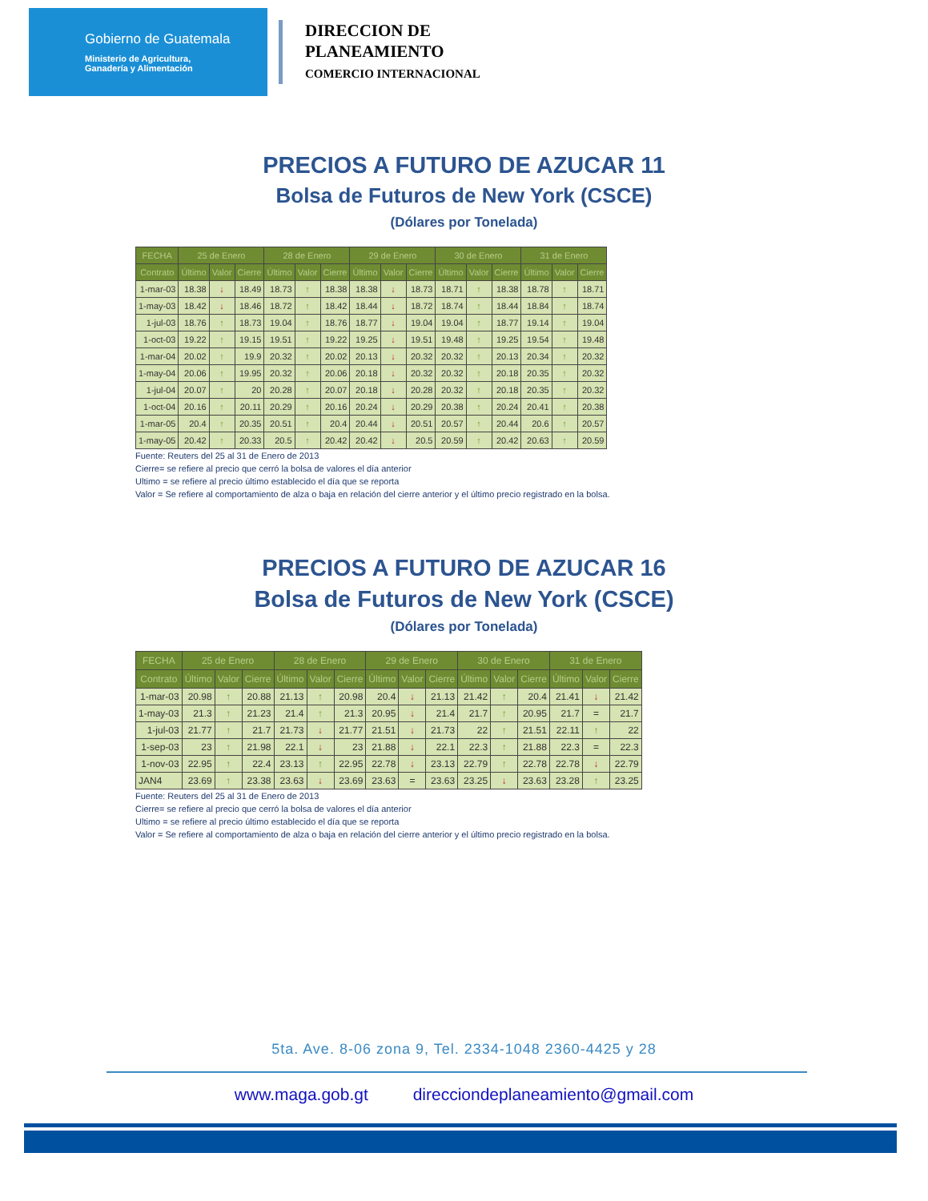Gobierno de Guatemala
Ministerio de Agricultura,
Ganadería y Alimentación
DIRECCION DE
PLANEAMIENTO
COMERCIO INTERNACIONAL
PRECIOS A FUTURO DE AZUCAR 11
Bolsa de Futuros de New York (CSCE)
(Dólares por Tonelada)
| FECHA | 25 de Enero | | | 28 de Enero | | | 29 de Enero | | | 30 de Enero | | | 31 de Enero | | |
| --- | --- | --- | --- | --- | --- | --- | --- | --- | --- | --- | --- | --- | --- | --- | --- |
| Contrato | Último | Valor | Cierre | Último | Valor | Cierre | Último | Valor | Cierre | Último | Valor | Cierre | Último | Valor | Cierre |
| 1-mar-03 | 18.38 | ↓ | 18.49 | 18.73 | ↑ | 18.38 | 18.38 | ↓ | 18.73 | 18.71 | ↑ | 18.38 | 18.78 | ↑ | 18.71 |
| 1-may-03 | 18.42 | ↓ | 18.46 | 18.72 | ↑ | 18.42 | 18.44 | ↓ | 18.72 | 18.74 | ↑ | 18.44 | 18.84 | ↑ | 18.74 |
| 1-jul-03 | 18.76 | ↑ | 18.73 | 19.04 | ↑ | 18.76 | 18.77 | ↓ | 19.04 | 19.04 | ↑ | 18.77 | 19.14 | ↑ | 19.04 |
| 1-oct-03 | 19.22 | ↑ | 19.15 | 19.51 | ↑ | 19.22 | 19.25 | ↓ | 19.51 | 19.48 | ↑ | 19.25 | 19.54 | ↑ | 19.48 |
| 1-mar-04 | 20.02 | ↑ | 19.9 | 20.32 | ↑ | 20.02 | 20.13 | ↓ | 20.32 | 20.32 | ↑ | 20.13 | 20.34 | ↑ | 20.32 |
| 1-may-04 | 20.06 | ↑ | 19.95 | 20.32 | ↑ | 20.06 | 20.18 | ↓ | 20.32 | 20.32 | ↑ | 20.18 | 20.35 | ↑ | 20.32 |
| 1-jul-04 | 20.07 | ↑ | 20 | 20.28 | ↑ | 20.07 | 20.18 | ↓ | 20.28 | 20.32 | ↑ | 20.18 | 20.35 | ↑ | 20.32 |
| 1-oct-04 | 20.16 | ↑ | 20.11 | 20.29 | ↑ | 20.16 | 20.24 | ↓ | 20.29 | 20.38 | ↑ | 20.24 | 20.41 | ↑ | 20.38 |
| 1-mar-05 | 20.4 | ↑ | 20.35 | 20.51 | ↑ | 20.4 | 20.44 | ↓ | 20.51 | 20.57 | ↑ | 20.44 | 20.6 | ↑ | 20.57 |
| 1-may-05 | 20.42 | ↑ | 20.33 | 20.5 | ↑ | 20.42 | 20.42 | ↓ | 20.5 | 20.59 | ↑ | 20.42 | 20.63 | ↑ | 20.59 |
Fuente: Reuters del 25 al 31 de Enero de 2013
Cierre= se refiere al precio que cerró la bolsa de valores el día anterior
Ultimo = se refiere al precio último establecido el día que se reporta
Valor = Se refiere al comportamiento de alza o baja en relación del cierre anterior y el último precio registrado en la bolsa.
PRECIOS A FUTURO DE AZUCAR 16
Bolsa de Futuros de New York (CSCE)
(Dólares por Tonelada)
| FECHA | 25 de Enero | | | 28 de Enero | | | 29 de Enero | | | 30 de Enero | | | 31 de Enero | | |
| --- | --- | --- | --- | --- | --- | --- | --- | --- | --- | --- | --- | --- | --- | --- | --- |
| Contrato | Último | Valor | Cierre | Último | Valor | Cierre | Último | Valor | Cierre | Último | Valor | Cierre | Último | Valor | Cierre |
| 1-mar-03 | 20.98 | ↑ | 20.88 | 21.13 | ↑ | 20.98 | 20.4 | ↓ | 21.13 | 21.42 | ↑ | 20.4 | 21.41 | ↓ | 21.42 |
| 1-may-03 | 21.3 | ↑ | 21.23 | 21.4 | ↑ | 21.3 | 20.95 | ↓ | 21.4 | 21.7 | ↑ | 20.95 | 21.7 | = | 21.7 |
| 1-jul-03 | 21.77 | ↑ | 21.7 | 21.73 | ↓ | 21.77 | 21.51 | ↓ | 21.73 | 22 | ↑ | 21.51 | 22.11 | ↑ | 22 |
| 1-sep-03 | 23 | ↑ | 21.98 | 22.1 | ↓ | 23 | 21.88 | ↓ | 22.1 | 22.3 | ↑ | 21.88 | 22.3 | = | 22.3 |
| 1-nov-03 | 22.95 | ↑ | 22.4 | 23.13 | ↑ | 22.95 | 22.78 | ↓ | 23.13 | 22.79 | ↑ | 22.78 | 22.78 | ↓ | 22.79 |
| JAN4 | 23.69 | ↑ | 23.38 | 23.63 | ↓ | 23.69 | 23.63 | = | 23.63 | 23.25 | ↓ | 23.63 | 23.28 | ↑ | 23.25 |
Fuente: Reuters del 25 al 31 de Enero de 2013
Cierre= se refiere al precio que cerró la bolsa de valores el día anterior
Ultimo = se refiere al precio último establecido el día que se reporta
Valor = Se refiere al comportamiento de alza o baja en relación del cierre anterior y el último precio registrado en la bolsa.
5ta. Ave. 8-06 zona 9, Tel. 2334-1048 2360-4425 y 28
www.maga.gob.gt direcciondeplaneamiento@gmail.com